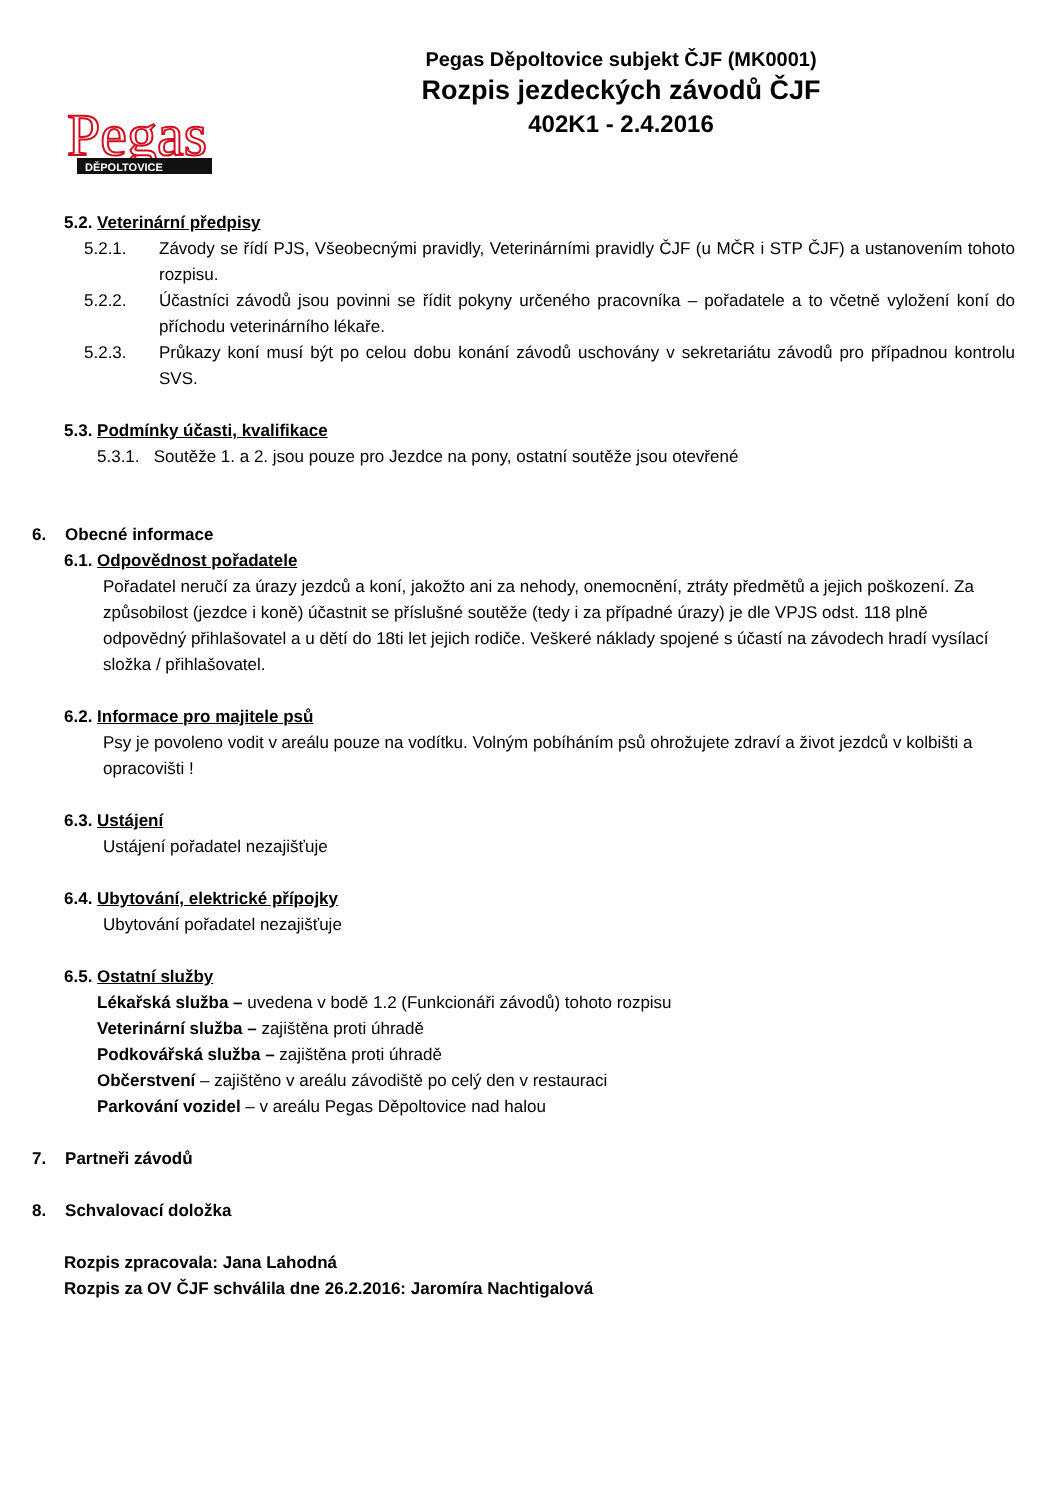Pegas
DĚPOLTOVICE
Pegas Děpoltovice subjekt ČJF (MK0001)
Rozpis jezdeckých závodů ČJF
402K1 - 2.4.2016
5.2. Veterinární předpisy
5.2.1. Závody se řídí PJS, Všeobecnými pravidly, Veterinárními pravidly ČJF (u MČR i STP ČJF) a ustanovením tohoto rozpisu.
5.2.2. Účastníci závodů jsou povinni se řídit pokyny určeného pracovníka – pořadatele a to včetně vyložení koní do příchodu veterinárního lékaře.
5.2.3. Průkazy koní musí být po celou dobu konání závodů uschovány v sekretariátu závodů pro případnou kontrolu SVS.
5.3. Podmínky účasti, kvalifikace
5.3.1. Soutěže 1. a 2. jsou pouze pro Jezdce na pony, ostatní soutěže jsou otevřené
6. Obecné informace
6.1. Odpovědnost pořadatele
Pořadatel neručí za úrazy jezdců a koní, jakožto ani za nehody, onemocnění, ztráty předmětů a jejich poškození. Za způsobilost (jezdce i koně) účastnit se příslušné soutěže (tedy i za případné úrazy) je dle VPJS odst. 118 plně odpovědný přihlašovatel a u dětí do 18ti let jejich rodiče. Veškeré náklady spojené s účastí na závodech hradí vysílací složka / přihlašovatel.
6.2. Informace pro majitele psů
Psy je povoleno vodit v areálu pouze na vodítku. Volným pobíháním psů ohrožujete zdraví a život jezdců v kolbišti a opracovišti !
6.3. Ustájení
Ustájení pořadatel nezajišťuje
6.4. Ubytování, elektrické přípojky
Ubytování pořadatel nezajišťuje
6.5. Ostatní služby
Lékařská služba – uvedena v bodě 1.2 (Funkcionáři závodů) tohoto rozpisu
Veterinární služba – zajištěna proti úhradě
Podkovářská služba – zajištěna proti úhradě
Občerstvení – zajištěno v areálu závodiště po celý den v restauraci
Parkování vozidel – v areálu Pegas Děpoltovice nad halou
7. Partneři závodů
8. Schvalovací doložka
Rozpis zpracovala: Jana Lahodná
Rozpis za OV ČJF schválila dne 26.2.2016: Jaromíra Nachtigalová